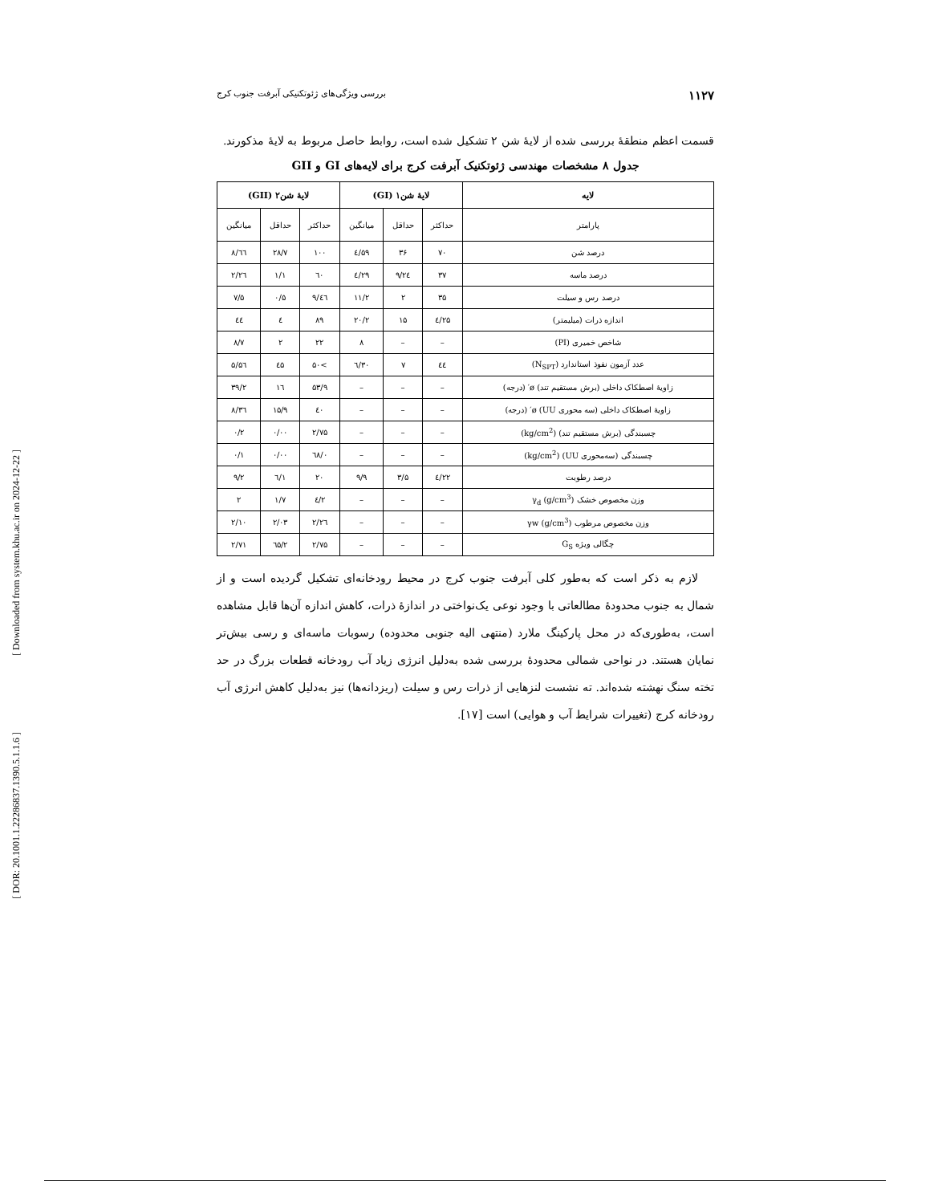[ Downloaded from system.khu.ac.ir on 2024-12-22 ]
[ DOR: 20.1001.1.22286837.1390.5.1.1.6 ]
۱۱۲۷ بررسی ویژگی‌های ژئوتکنیکی آبرفت جنوب کرج
قسمت اعظم منطقهٔ بررسی شده از لایهٔ شن ۲ تشکیل شده است، روابط حاصل مربوط به لایهٔ مذکورند.
جدول ۸ مشخصات مهندسی ژئوتکنیک آبرفت کرج برای لایه‌های GI و GII
| لایه | لایهٔ شن۱ (GI) | | | لایهٔ شن۲ (GII) | | |
| --- | --- | --- | --- | --- | --- | --- |
| پارامتر | حداکثر | حداقل | میانگین | حداکثر | حداقل | میانگین |
| درصد شن | ۷۰ | ۳۶ | ۵۹/٤ | ۱۰۰ | ۲۸/۷ | ٦٦/۸ |
| درصد ماسه | ۳۷ | ۲٤/۹ | ۲۹/٤ | ٦۰ | ۱/۱ | ۲٦/۲ |
| درصد رس و سیلت | ۳۵ | ۲ | ۱۱/۲ | ٤٦/۹ | ۰/۵ | ۷/۵ |
| اندازه ذرات (میلیمتر) | ۲۵/٤ | ۱۵ | ۲۰/۲ | ۸۹ | ٤ | ٤٤ |
| شاخص خمیری (PI) | – | – | ۸ | ۲۲ | ۲ | ۸/۷ |
| عدد آزمون نفوذ استاندارد (N<sub>SPT</sub>) | ٤٤ | ۷ | ۳۰/٦ | >۵۰ | ٤۵ | ۵٦/۵ |
| زاویهٔ اصطکاک داخلی (برش مستقیم تند) ø′ (درجه) | – | – | – | ۵۳/۹ | ۱٦ | ۳۹/۲ |
| زاویهٔ اصطکاک داخلی (سه محوری UU) ø′ (درجه) | – | – | – | ٤۰ | ۱۵/۹ | ۳٦/۸ |
| چسبندگی (برش مستقیم تند) (kg/cm<sup>2</sup>) | – | – | – | ۲/۷۵ | ۰/۰۰ | ۰/۲ |
| چسبندگی (سه‌محوری UU) (kg/cm<sup>2</sup>) | – | – | – | ۰/٦۸ | ۰/۰۰ | ۰/۱ |
| درصد رطوبت | ۲۲/٤ | ۳/۵ | ۹/۹ | ۲۰ | ۱/٦ | ۹/۲ |
| وزن مخصوص خشک γ<sub>d</sub> (g/cm<sup>3</sup>) | – | – | – | ۲/٤ | ۱/۷ | ۲ |
| وزن مخصوص مرطوب γw (g/cm<sup>3</sup>) | – | – | – | ۲/۲٦ | ۲/۰۳ | ۲/۱۰ |
| چگالی ویژه G<sub>S</sub> | – | – | – | ۲/۷۵ | ۲/٦۵ | ۲/۷۱ |
لازم به ذکر است که به‌طور کلی آبرفت جنوب کرج در محیط رودخانه‌ای تشکیل گردیده است و از شمال به جنوب محدودهٔ مطالعاتی با وجود نوعی یک‌نواختی در اندازهٔ ذرات، کاهش اندازه آن‌ها قابل مشاهده است، به‌طوری‌که در محل پارکینگ ملارد (منتهی الیه جنوبی محدوده) رسوبات ماسه‌ای و رسی بیش‌تر نمایان هستند. در نواحی شمالی محدودهٔ بررسی شده به‌دلیل انرژی زیاد آب رودخانه قطعات بزرگ در حد تخته سنگ نهشته شده‌اند. ته نشست لنزهایی از ذرات رس و سیلت (ریزدانه‌ها) نیز به‌دلیل کاهش انرژی آب رودخانه کرج (تغییرات شرایط آب و هوایی) است [۱۷].